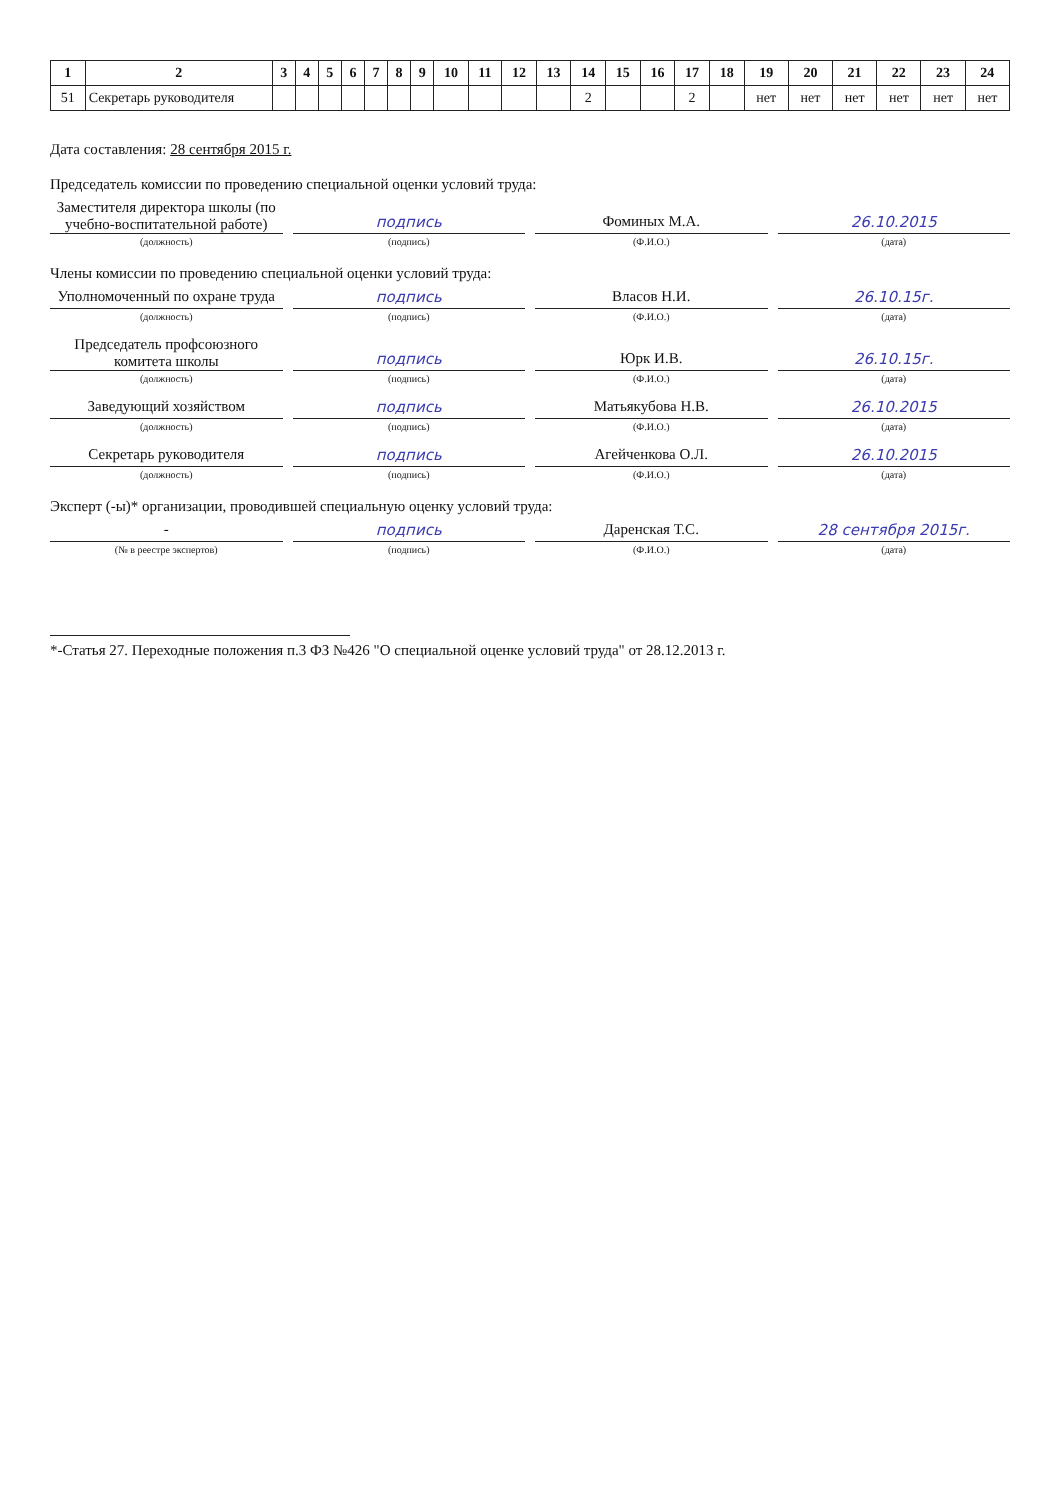| 1 | 2 | 3 | 4 | 5 | 6 | 7 | 8 | 9 | 10 | 11 | 12 | 13 | 14 | 15 | 16 | 17 | 18 | 19 | 20 | 21 | 22 | 23 | 24 |
| --- | --- | --- | --- | --- | --- | --- | --- | --- | --- | --- | --- | --- | --- | --- | --- | --- | --- | --- | --- | --- | --- | --- | --- |
| 51 | Секретарь руководителя | | | | | | | | | | | | 2 | | | 2 | | нет | нет | нет | нет | нет | нет |
Дата составления: 28 сентября 2015 г.
Председатель комиссии по проведению специальной оценки условий труда:
Заместителя директора школы (по учебно-воспитательной работе)
подпись
Фоминых М.А.
26.10.2015
(должность) (подпись) (Ф.И.О.) (дата)
Члены комиссии по проведению специальной оценки условий труда:
Уполномоченный по охране труда
подпись
Власов Н.И.
26.10.15г.
(должность) (подпись) (Ф.И.О.) (дата)
Председатель профсоюзного комитета школы
подпись
Юрк И.В.
26.10.15г.
(должность) (подпись) (Ф.И.О.) (дата)
Заведующий хозяйством
подпись
Матьякубова Н.В.
26.10.2015
(должность) (подпись) (Ф.И.О.) (дата)
Секретарь руководителя
подпись
Агейченкова О.Л.
26.10.2015
(должность) (подпись) (Ф.И.О.) (дата)
Эксперт (-ы)* организации, проводившей специальную оценку условий труда:
-
подпись
Даренская Т.С.
28 сентября 2015г.
(№ в реестре экспертов) (подпись) (Ф.И.О.) (дата)
*-Статья 27. Переходные положения п.3 ФЗ №426 "О специальной оценке условий труда" от 28.12.2013 г.